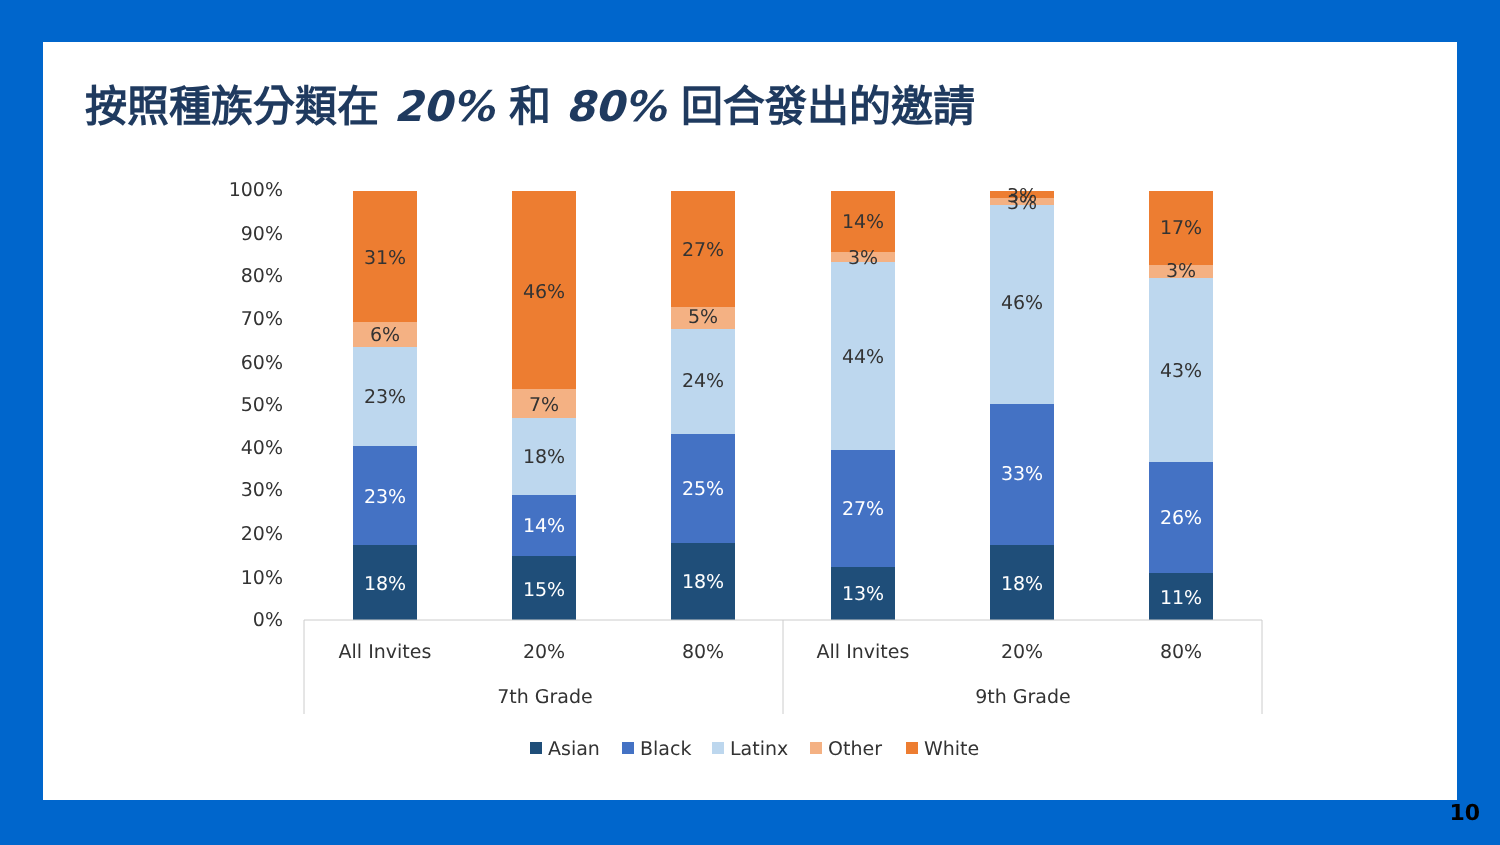按照種族分類在 20% 和 80% 回合發出的邀請
100%
90%
80%
70%
60%
50%
40%
30%
20%
10%
0%
18%
23%
23%
6%
31%
15%
14%
18%
7%
46%
18%
25%
24%
5%
27%
13%
27%
44%
3%
14%
18%
33%
46%
3%
3%
11%
26%
43%
3%
17%
All Invites
20%
80%
All Invites
20%
80%
7th Grade
9th Grade
Asian
Black
Latinx
Other
White
10